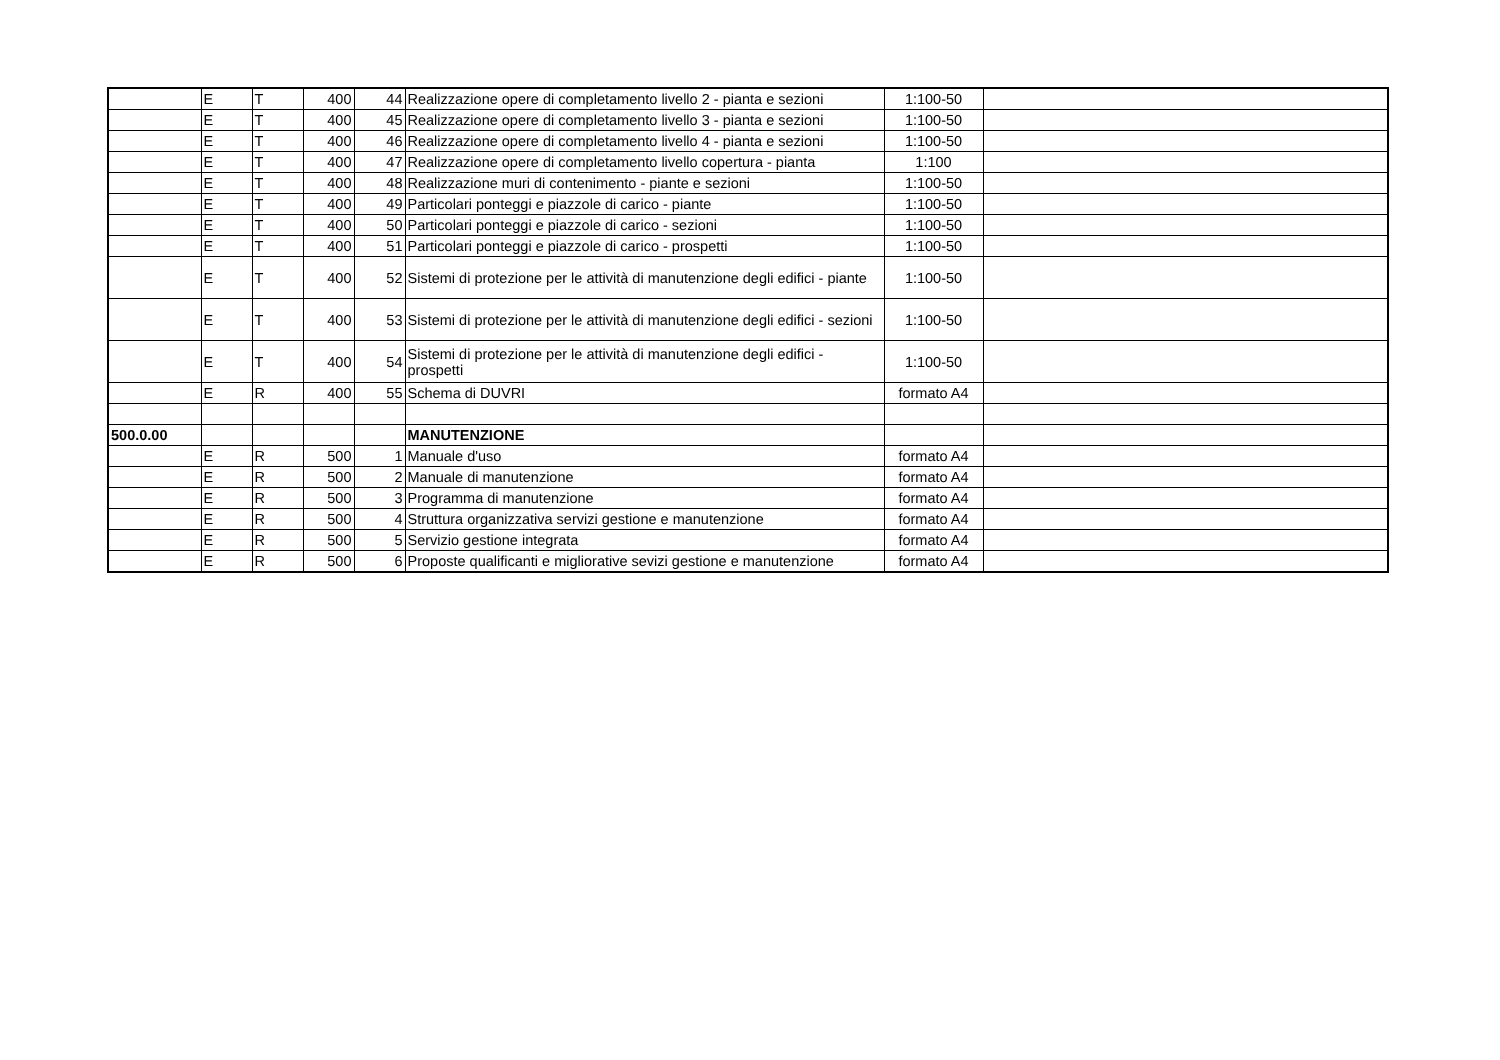| | E | T | 400 | 44 | Realizzazione opere di completamento livello 2 - pianta e sezioni | 1:100-50 | |
| | E | T | 400 | 45 | Realizzazione opere di completamento livello 3 - pianta e sezioni | 1:100-50 | |
| | E | T | 400 | 46 | Realizzazione opere di completamento livello 4 - pianta e sezioni | 1:100-50 | |
| | E | T | 400 | 47 | Realizzazione opere di completamento livello copertura - pianta | 1:100 | |
| | E | T | 400 | 48 | Realizzazione muri di contenimento - piante e sezioni | 1:100-50 | |
| | E | T | 400 | 49 | Particolari ponteggi e piazzole di carico - piante | 1:100-50 | |
| | E | T | 400 | 50 | Particolari ponteggi e piazzole di carico - sezioni | 1:100-50 | |
| | E | T | 400 | 51 | Particolari ponteggi e piazzole di carico - prospetti | 1:100-50 | |
| | E | T | 400 | 52 | Sistemi di protezione per le attività di manutenzione degli edifici - piante | 1:100-50 | |
| | E | T | 400 | 53 | Sistemi di protezione per le attività di manutenzione degli edifici - sezioni | 1:100-50 | |
| | E | T | 400 | 54 | Sistemi di protezione per le attività di manutenzione degli edifici - prospetti | 1:100-50 | |
| | E | R | 400 | 55 | Schema di DUVRI | formato A4 | |
| 500.0.00 | | | | | MANUTENZIONE | | |
| | E | R | 500 | 1 | Manuale d'uso | formato A4 | |
| | E | R | 500 | 2 | Manuale di manutenzione | formato A4 | |
| | E | R | 500 | 3 | Programma di manutenzione | formato A4 | |
| | E | R | 500 | 4 | Struttura organizzativa servizi gestione e manutenzione | formato A4 | |
| | E | R | 500 | 5 | Servizio gestione integrata | formato A4 | |
| | E | R | 500 | 6 | Proposte qualificanti e migliorative sevizi gestione e manutenzione | formato A4 | |